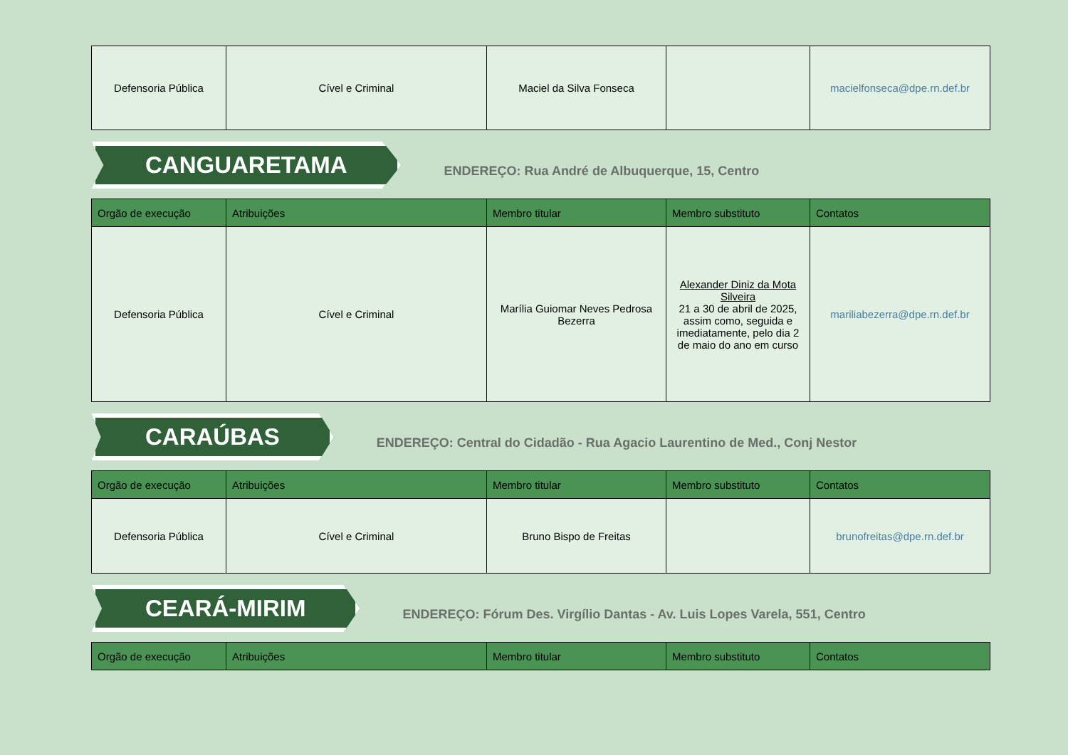| Defensoria Pública | Cível e Criminal | Maciel da Silva Fonseca | | macielfonseca@dpe.rn.def.br |
CANGUARETAMA
ENDEREÇO: Rua André de Albuquerque, 15, Centro
| Orgão de execução | Atribuições | Membro titular | Membro substituto | Contatos |
| --- | --- | --- | --- | --- |
| Defensoria Pública | Cível e Criminal | Marília Guiomar Neves Pedrosa Bezerra | Alexander Diniz da Mota Silveira 21 a 30 de abril de 2025, assim como, seguida e imediatamente, pelo dia 2 de maio do ano em curso | mariliabezerra@dpe.rn.def.br |
CARAÚBAS
ENDEREÇO: Central do Cidadão - Rua Agacio Laurentino de Med., Conj Nestor
| Orgão de execução | Atribuições | Membro titular | Membro substituto | Contatos |
| --- | --- | --- | --- | --- |
| Defensoria Pública | Cível e Criminal | Bruno Bispo de Freitas | | brunofreitas@dpe.rn.def.br |
CEARÁ-MIRIM
ENDEREÇO: Fórum Des. Virgílio Dantas - Av. Luis Lopes Varela, 551, Centro
| Orgão de execução | Atribuições | Membro titular | Membro substituto | Contatos |
| --- | --- | --- | --- | --- |